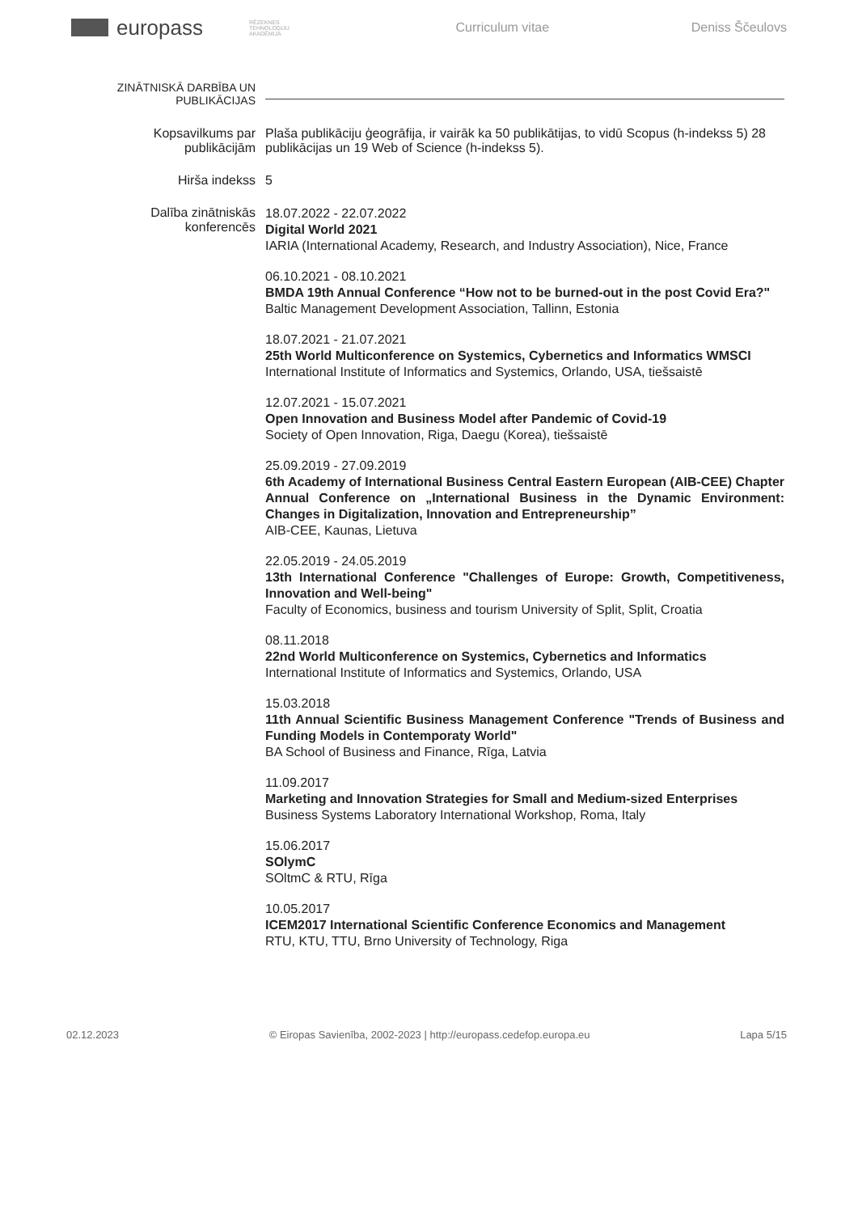europass
RĒZEKNES TEHNOLOĢIJU AKADĒMIJA
Curriculum vitae Deniss Ščeulovs
ZINĀTNISKĀ DARBĪBA UN PUBLIKĀCIJAS
Kopsavilkums par publikācijām
Plaša publikāciju ģeogrāfija, ir vairāk ka 50 publikātijas, to vidū Scopus (h-indekss 5) 28 publikācijas un 19 Web of Science (h-indekss 5).
Hirša indekss 5
Dalība zinātniskās konferencēs
18.07.2022 - 22.07.2022
Digital World 2021
IARIA (International Academy, Research, and Industry Association), Nice, France
06.10.2021 - 08.10.2021
BMDA 19th Annual Conference “How not to be burned-out in the post Covid Era?"
Baltic Management Development Association, Tallinn, Estonia
18.07.2021 - 21.07.2021
25th World Multiconference on Systemics, Cybernetics and Informatics WMSCI
International Institute of Informatics and Systemics, Orlando, USA, tiešsaistē
12.07.2021 - 15.07.2021
Open Innovation and Business Model after Pandemic of Covid-19
Society of Open Innovation, Riga, Daegu (Korea), tiešsaistē
25.09.2019 - 27.09.2019
6th Academy of International Business Central Eastern European (AIB-CEE) Chapter Annual Conference on „International Business in the Dynamic Environment: Changes in Digitalization, Innovation and Entrepreneurship”
AIB-CEE, Kaunas, Lietuva
22.05.2019 - 24.05.2019
13th International Conference "Challenges of Europe: Growth, Competitiveness, Innovation and Well-being"
Faculty of Economics, business and tourism University of Split, Split, Croatia
08.11.2018
22nd World Multiconference on Systemics, Cybernetics and Informatics
International Institute of Informatics and Systemics, Orlando, USA
15.03.2018
11th Annual Scientific Business Management Conference "Trends of Business and Funding Models in Contemporaty World"
BA School of Business and Finance, Rīga, Latvia
11.09.2017
Marketing and Innovation Strategies for Small and Medium-sized Enterprises
Business Systems Laboratory International Workshop, Roma, Italy
15.06.2017
SOlymC
SOltmC & RTU, Rīga
10.05.2017
ICEM2017 International Scientific Conference Economics and Management
RTU, KTU, TTU, Brno University of Technology, Riga
02.12.2023 © Eiropas Savienība, 2002-2023 | http://europass.cedefop.europa.eu Lapa 5/15